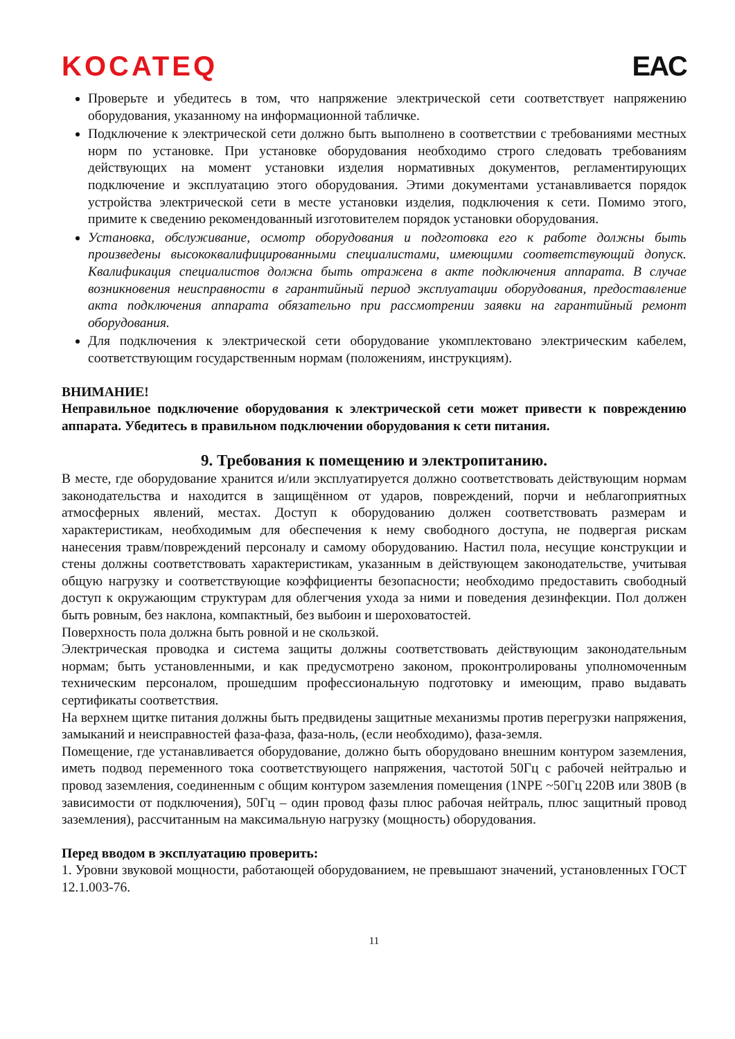KOCATEQ EAC
Проверьте и убедитесь в том, что напряжение электрической сети соответствует напряжению оборудования, указанному на информационной табличке.
Подключение к электрической сети должно быть выполнено в соответствии с требованиями местных норм по установке. При установке оборудования необходимо строго следовать требованиям действующих на момент установки изделия нормативных документов, регламентирующих подключение и эксплуатацию этого оборудования. Этими документами устанавливается порядок устройства электрической сети в месте установки изделия, подключения к сети. Помимо этого, примите к сведению рекомендованный изготовителем порядок установки оборудования.
Установка, обслуживание, осмотр оборудования и подготовка его к работе должны быть произведены высококвалифицированными специалистами, имеющими соответствующий допуск. Квалификация специалистов должна быть отражена в акте подключения аппарата. В случае возникновения неисправности в гарантийный период эксплуатации оборудования, предоставление акта подключения аппарата обязательно при рассмотрении заявки на гарантийный ремонт оборудования.
Для подключения к электрической сети оборудование укомплектовано электрическим кабелем, соответствующим государственным нормам (положениям, инструкциям).
ВНИМАНИЕ!
Неправильное подключение оборудования к электрической сети может привести к повреждению аппарата. Убедитесь в правильном подключении оборудования к сети питания.
9. Требования к помещению и электропитанию.
В месте, где оборудование хранится и/или эксплуатируется должно соответствовать действующим нормам законодательства и находится в защищённом от ударов, повреждений, порчи и неблагоприятных атмосферных явлений, местах. Доступ к оборудованию должен соответствовать размерам и характеристикам, необходимым для обеспечения к нему свободного доступа, не подвергая рискам нанесения травм/повреждений персоналу и самому оборудованию. Настил пола, несущие конструкции и стены должны соответствовать характеристикам, указанным в действующем законодательстве, учитывая общую нагрузку и соответствующие коэффициенты безопасности; необходимо предоставить свободный доступ к окружающим структурам для облегчения ухода за ними и поведения дезинфекции. Пол должен быть ровным, без наклона, компактный, без выбоин и шероховатостей.
Поверхность пола должна быть ровной и не скользкой.
Электрическая проводка и система защиты должны соответствовать действующим законодательным нормам; быть установленными, и как предусмотрено законом, проконтролированы уполномоченным техническим персоналом, прошедшим профессиональную подготовку и имеющим, право выдавать сертификаты соответствия.
На верхнем щитке питания должны быть предвидены защитные механизмы против перегрузки напряжения, замыканий и неисправностей фаза-фаза, фаза-ноль, (если необходимо), фаза-земля.
Помещение, где устанавливается оборудование, должно быть оборудовано внешним контуром заземления, иметь подвод переменного тока соответствующего напряжения, частотой 50Гц с рабочей нейтралью и провод заземления, соединенным с общим контуром заземления помещения (1NPE ~50Гц 220В или 380В (в зависимости от подключения), 50Гц – один провод фазы плюс рабочая нейтраль, плюс защитный провод заземления), рассчитанным на максимальную нагрузку (мощность) оборудования.
Перед вводом в эксплуатацию проверить:
1. Уровни звуковой мощности, работающей оборудованием, не превышают значений, установленных ГОСТ 12.1.003-76.
11